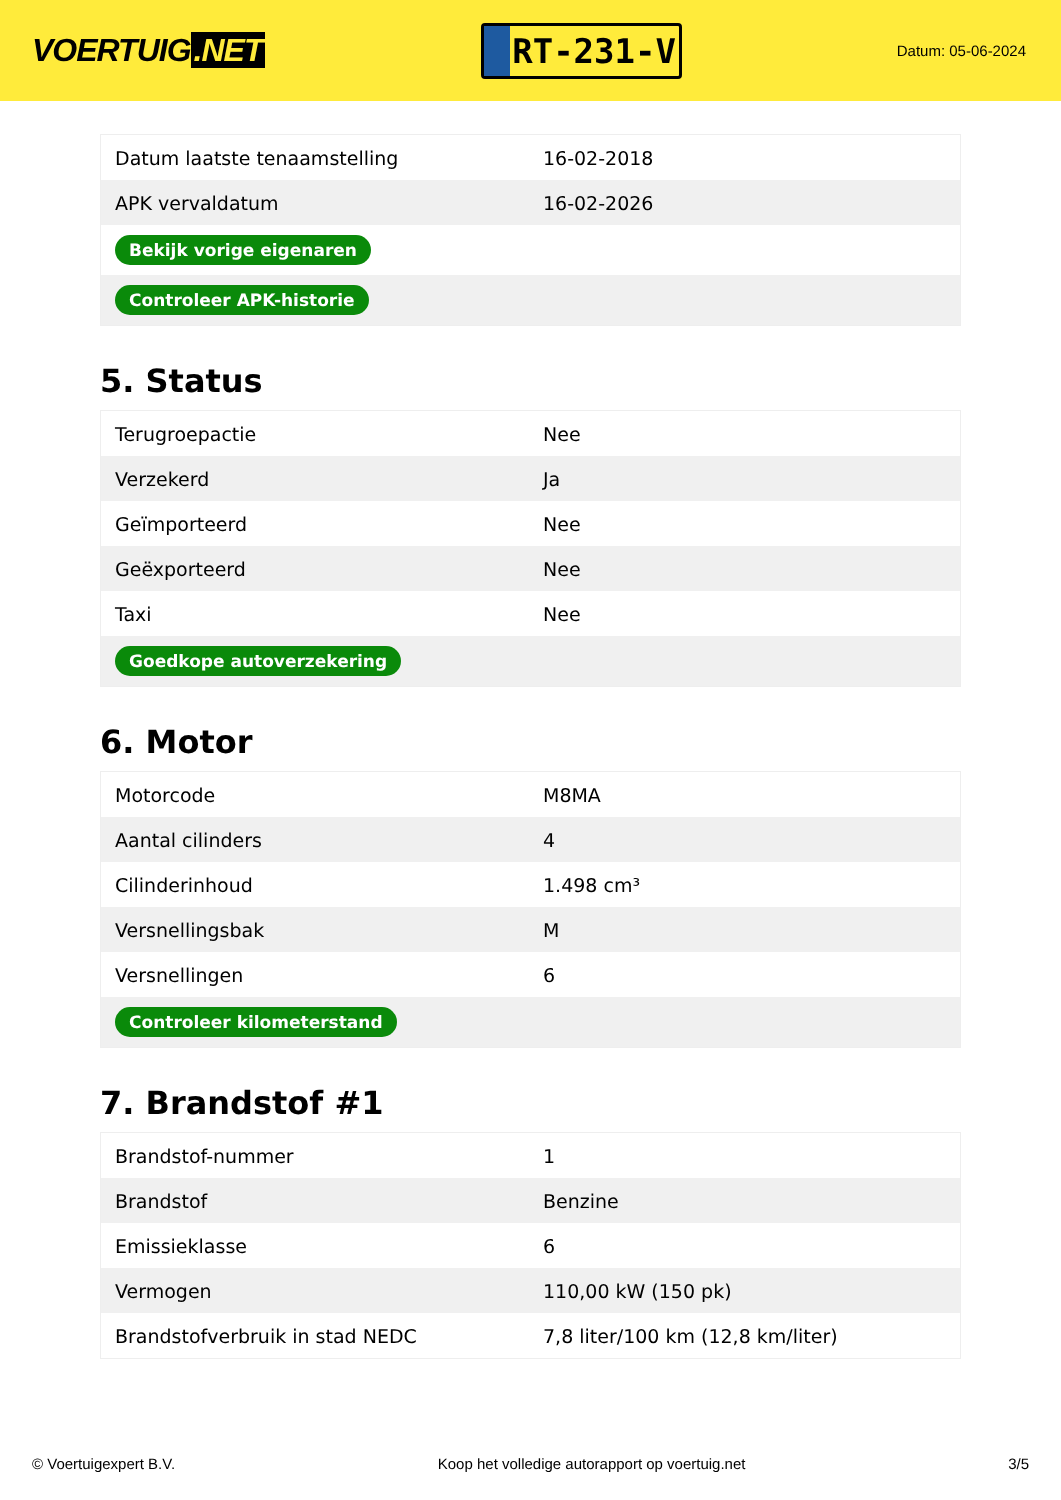VOERTUIG.NET
RT-231-V
Datum: 05-06-2024
| Datum laatste tenaamstelling | 16-02-2018 |
| APK vervaldatum | 16-02-2026 |
| Bekijk vorige eigenaren | |
| Controleer APK-historie | |
5. Status
| Terugroepactie | Nee |
| Verzekerd | Ja |
| Geïmporteerd | Nee |
| Geëxporteerd | Nee |
| Taxi | Nee |
| Goedkope autoverzekering | |
6. Motor
| Motorcode | M8MA |
| Aantal cilinders | 4 |
| Cilinderinhoud | 1.498 cm³ |
| Versnellingsbak | M |
| Versnellingen | 6 |
| Controleer kilometerstand | |
7. Brandstof #1
| Brandstof-nummer | 1 |
| Brandstof | Benzine |
| Emissieklasse | 6 |
| Vermogen | 110,00 kW (150 pk) |
| Brandstofverbruik in stad NEDC | 7,8 liter/100 km (12,8 km/liter) |
© Voertuigexpert B.V. Koop het volledige autorapport op voertuig.net 3/5